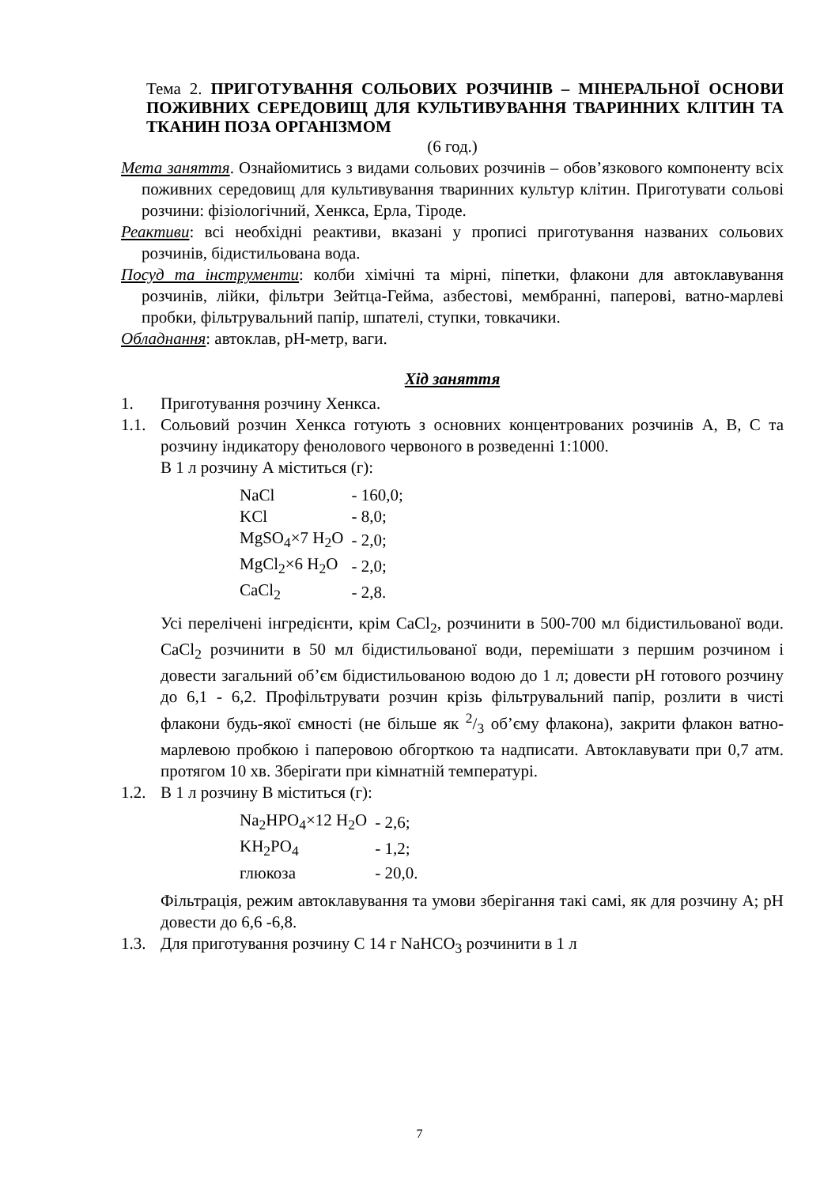Тема 2. ПРИГОТУВАННЯ СОЛЬОВИХ РОЗЧИНІВ – МІНЕРАЛЬНОЇ ОСНОВИ ПОЖИВНИХ СЕРЕДОВИЩ ДЛЯ КУЛЬТИВУВАННЯ ТВАРИННИХ КЛІТИН ТА ТКАНИН ПОЗА ОРГАНІЗМОМ
(6 год.)
Мета заняття. Ознайомитись з видами сольових розчинів – обов’язкового компоненту всіх поживних середовищ для культивування тваринних культур клітин. Приготувати сольові розчини: фізіологічний, Хенкса, Ерла, Тіроде.
Реактиви: всі необхідні реактиви, вказані у прописі приготування названих сольових розчинів, бідистильована вода.
Посуд та інструменти: колби хімічні та мірні, піпетки, флакони для автоклавування розчинів, лійки, фільтри Зейтца-Гейма, азбестові, мембранні, паперові, ватно-марлеві пробки, фільтрувальний папір, шпателі, ступки, товкачики.
Обладнання: автоклав, рН-метр, ваги.
Хід заняття
1. Приготування розчину Хенкса.
1.1. Сольовий розчин Хенкса готують з основних концентрованих розчинів А, В, С та розчину індикатору фенолового червоного в розведенні 1:1000.
В 1 л розчину А міститься (г):
| NaCl | - 160,0; |
| KCl | - 8,0; |
| MgSO<sub>4</sub>×7 H<sub>2</sub>O | - 2,0; |
| MgCl<sub>2</sub>×6 H<sub>2</sub>O | - 2,0; |
| CaCl<sub>2</sub> | - 2,8. |
Усі перелічені інгредієнти, крім CaCl<sub>2</sub>, розчинити в 500-700 мл бідистильованої води. CaCl<sub>2</sub> розчинити в 50 мл бідистильованої води, перемішати з першим розчином і довести загальний об’єм бідистильованою водою до 1 л; довести рН готового розчину до 6,1 - 6,2. Профільтрувати розчин крізь фільтрувальний папір, розлити в чисті флакони будь-якої ємності (не більше як 2/3 об’єму флакона), закрити флакон ватно-марлевою пробкою і паперовою обгорткою та надписати. Автоклавувати при 0,7 атм. протягом 10 хв. Зберігати при кімнатній температурі.
1.2. В 1 л розчину В міститься (г):
| Na<sub>2</sub>HPO<sub>4</sub>×12 H<sub>2</sub>O | - 2,6; |
| KH<sub>2</sub>PO<sub>4</sub> | - 1,2; |
| глюкоза | - 20,0. |
Фільтрація, режим автоклавування та умови зберігання такі самі, як для розчину А; рН довести до 6,6 -6,8.
1.3. Для приготування розчину С 14 г NaHCO<sub>3</sub> розчинити в 1 л
7